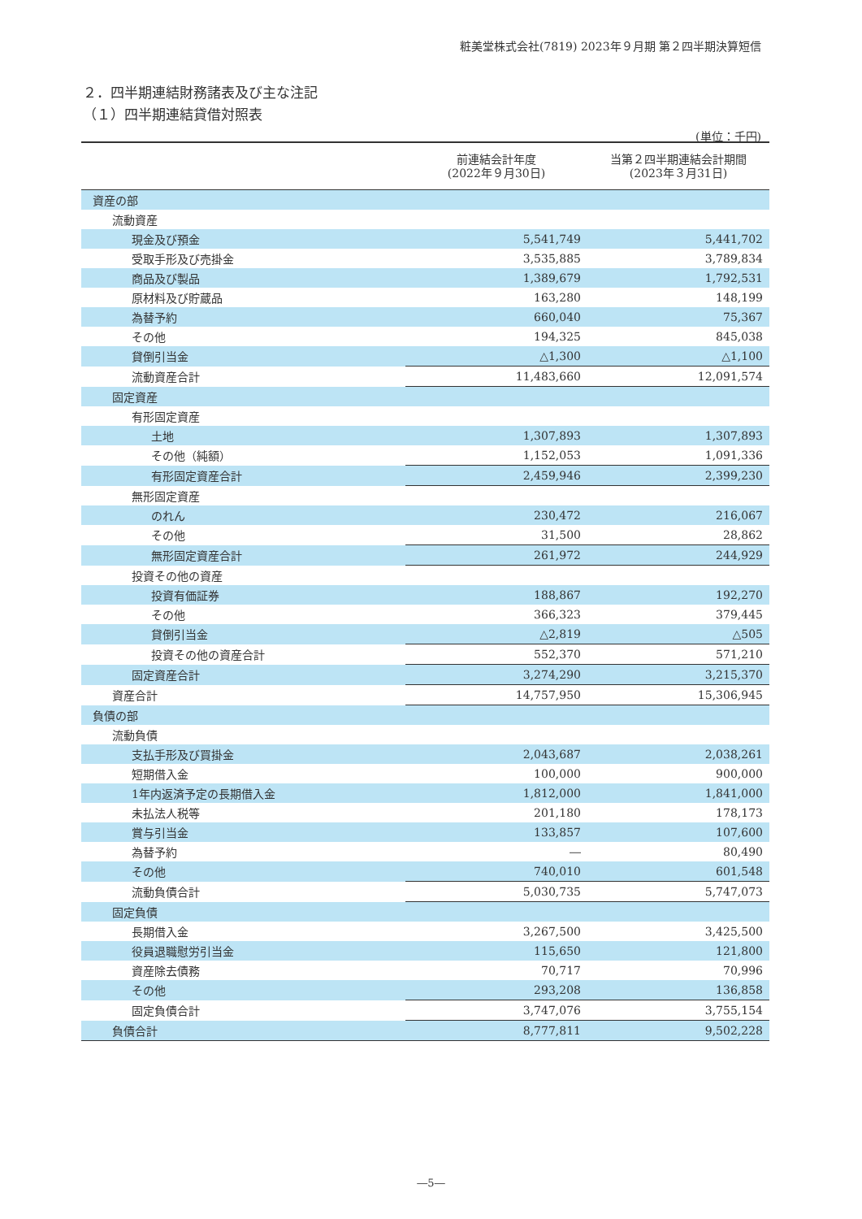粧美堂株式会社(7819) 2023年９月期 第２四半期決算短信
２．四半期連結財務諸表及び主な注記
（１）四半期連結貸借対照表
(単位：千円)
| | 前連結会計年度 (2022年９月30日) | 当第２四半期連結会計期間 (2023年３月31日) |
| --- | --- | --- |
| 資産の部 | | |
| 流動資産 | | |
| 現金及び預金 | 5,541,749 | 5,441,702 |
| 受取手形及び売掛金 | 3,535,885 | 3,789,834 |
| 商品及び製品 | 1,389,679 | 1,792,531 |
| 原材料及び貯蔵品 | 163,280 | 148,199 |
| 為替予約 | 660,040 | 75,367 |
| その他 | 194,325 | 845,038 |
| 貸倒引当金 | △1,300 | △1,100 |
| 流動資産合計 | 11,483,660 | 12,091,574 |
| 固定資産 | | |
| 有形固定資産 | | |
| 土地 | 1,307,893 | 1,307,893 |
| その他（純額） | 1,152,053 | 1,091,336 |
| 有形固定資産合計 | 2,459,946 | 2,399,230 |
| 無形固定資産 | | |
| のれん | 230,472 | 216,067 |
| その他 | 31,500 | 28,862 |
| 無形固定資産合計 | 261,972 | 244,929 |
| 投資その他の資産 | | |
| 投資有価証券 | 188,867 | 192,270 |
| その他 | 366,323 | 379,445 |
| 貸倒引当金 | △2,819 | △505 |
| 投資その他の資産合計 | 552,370 | 571,210 |
| 固定資産合計 | 3,274,290 | 3,215,370 |
| 資産合計 | 14,757,950 | 15,306,945 |
| 負債の部 | | |
| 流動負債 | | |
| 支払手形及び買掛金 | 2,043,687 | 2,038,261 |
| 短期借入金 | 100,000 | 900,000 |
| 1年内返済予定の長期借入金 | 1,812,000 | 1,841,000 |
| 未払法人税等 | 201,180 | 178,173 |
| 賞与引当金 | 133,857 | 107,600 |
| 為替予約 | ― | 80,490 |
| その他 | 740,010 | 601,548 |
| 流動負債合計 | 5,030,735 | 5,747,073 |
| 固定負債 | | |
| 長期借入金 | 3,267,500 | 3,425,500 |
| 役員退職慰労引当金 | 115,650 | 121,800 |
| 資産除去債務 | 70,717 | 70,996 |
| その他 | 293,208 | 136,858 |
| 固定負債合計 | 3,747,076 | 3,755,154 |
| 負債合計 | 8,777,811 | 9,502,228 |
―5―